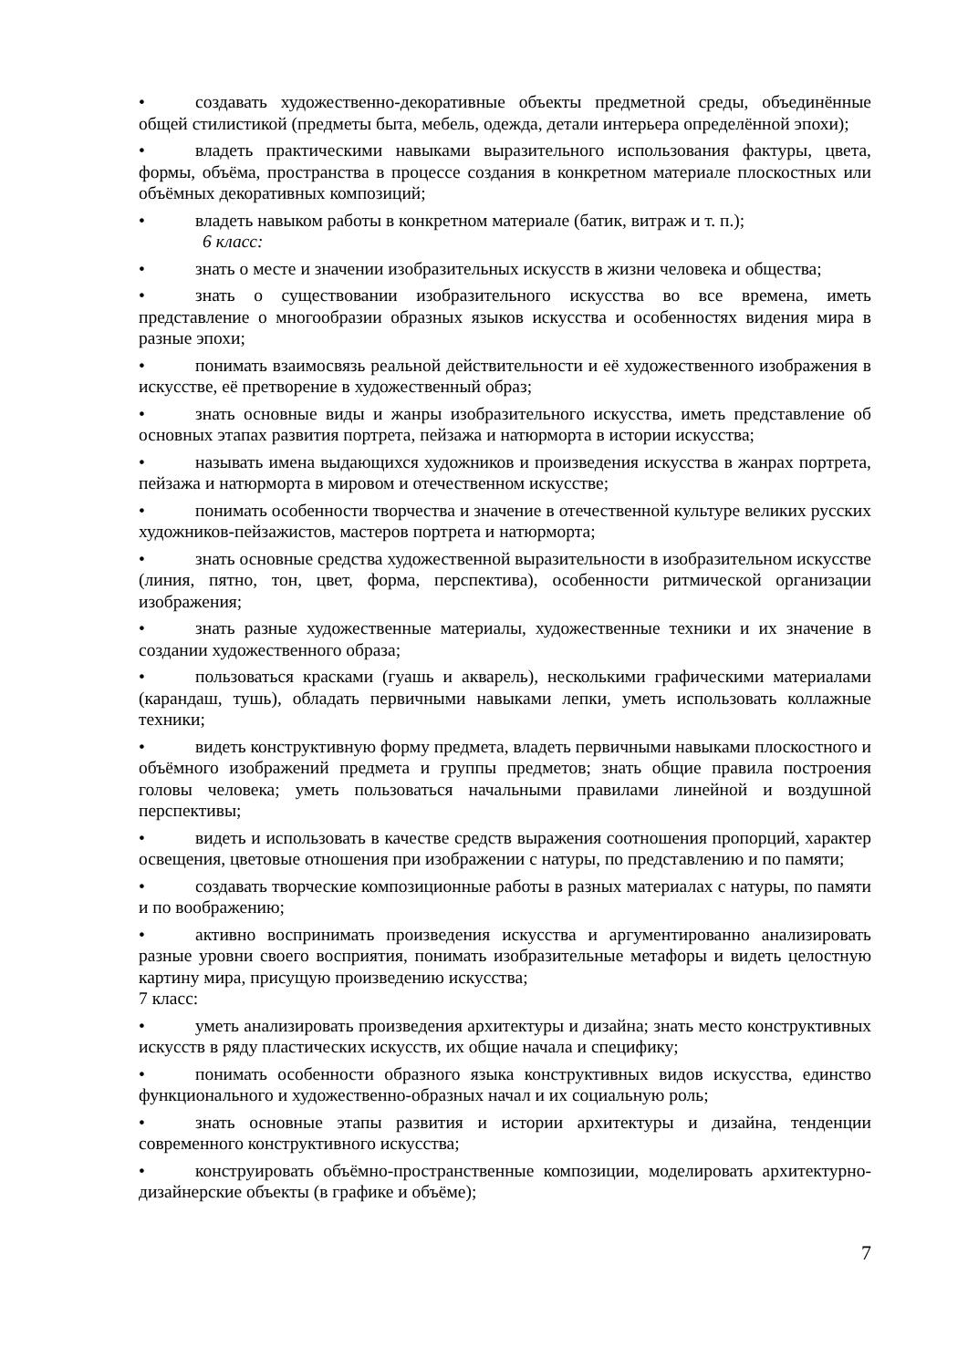• создавать художественно-декоративные объекты предметной среды, объединённые общей стилистикой (предметы быта, мебель, одежда, детали интерьера определённой эпохи);
• владеть практическими навыками выразительного использования фактуры, цвета, формы, объёма, пространства в процессе создания в конкретном материале плоскостных или объёмных декоративных композиций;
• владеть навыком работы в конкретном материале (батик, витраж и т. п.);
6 класс:
• знать о месте и значении изобразительных искусств в жизни человека и общества;
• знать о существовании изобразительного искусства во все времена, иметь представление о многообразии образных языков искусства и особенностях видения мира в разные эпохи;
• понимать взаимосвязь реальной действительности и её художественного изображения в искусстве, её претворение в художественный образ;
• знать основные виды и жанры изобразительного искусства, иметь представление об основных этапах развития портрета, пейзажа и натюрморта в истории искусства;
• называть имена выдающихся художников и произведения искусства в жанрах портрета, пейзажа и натюрморта в мировом и отечественном искусстве;
• понимать особенности творчества и значение в отечественной культуре великих русских художников-пейзажистов, мастеров портрета и натюрморта;
• знать основные средства художественной выразительности в изобразительном искусстве (линия, пятно, тон, цвет, форма, перспектива), особенности ритмической организации изображения;
• знать разные художественные материалы, художественные техники и их значение в создании художественного образа;
• пользоваться красками (гуашь и акварель), несколькими графическими материалами (карандаш, тушь), обладать первичными навыками лепки, уметь использовать коллажные техники;
• видеть конструктивную форму предмета, владеть первичными навыками плоскостного и объёмного изображений предмета и группы предметов; знать общие правила построения головы человека; уметь пользоваться начальными правилами линейной и воздушной перспективы;
• видеть и использовать в качестве средств выражения соотношения пропорций, характер освещения, цветовые отношения при изображении с натуры, по представлению и по памяти;
• создавать творческие композиционные работы в разных материалах с натуры, по памяти и по воображению;
• активно воспринимать произведения искусства и аргументированно анализировать разные уровни своего восприятия, понимать изобразительные метафоры и видеть целостную картину мира, присущую произведению искусства;
7 класс:
• уметь анализировать произведения архитектуры и дизайна; знать место конструктивных искусств в ряду пластических искусств, их общие начала и специфику;
• понимать особенности образного языка конструктивных видов искусства, единство функционального и художественно-образных начал и их социальную роль;
• знать основные этапы развития и истории архитектуры и дизайна, тенденции современного конструктивного искусства;
• конструировать объёмно-пространственные композиции, моделировать архитектурно-дизайнерские объекты (в графике и объёме);
7